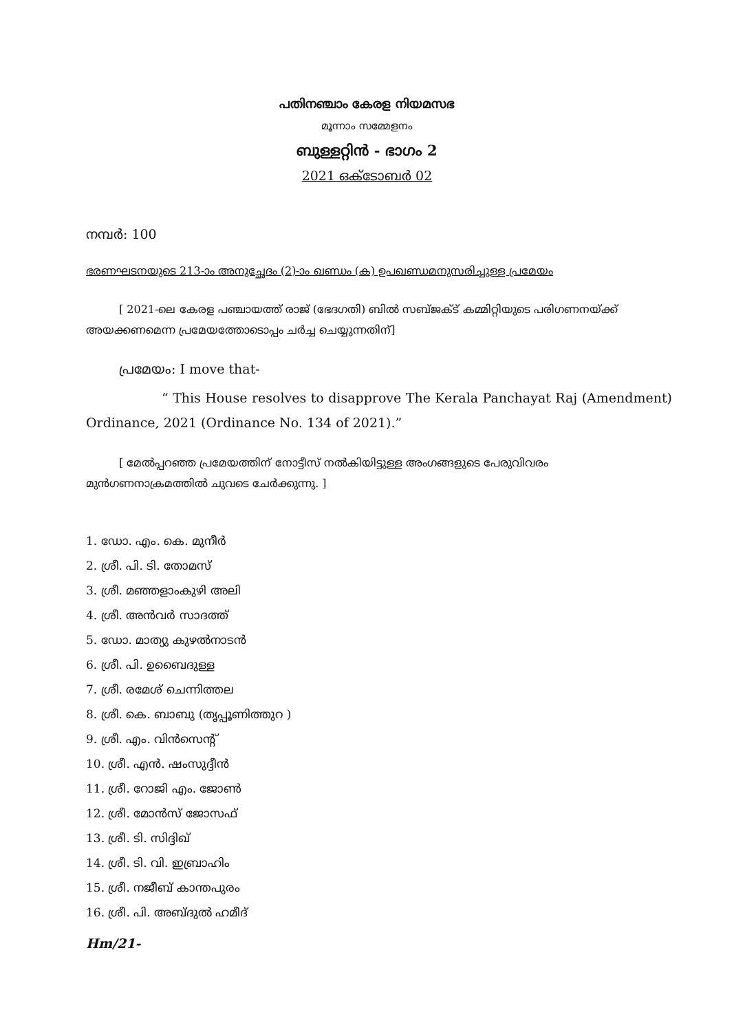പതിനഞ്ചാം കേരള നിയമസഭ
മൂന്നാം സമ്മേളനം
ബുള്ളറ്റിൻ - ഭാഗം 2
2021 ഒക്ടോബർ 02
നമ്പർ: 100
ഭരണഘടനയുടെ 213-ാം അനുച്ഛേദം (2)-ാം ഖണ്ഡം (ക) ഉപഖണ്ഡമനുസരിച്ചുള്ള പ്രമേയം
[ 2021-ലെ കേരള പഞ്ചായത്ത് രാജ് (ഭേദഗതി) ബിൽ സബ്ജക്ട് കമ്മിറ്റിയുടെ പരിഗണനയ്ക്ക് അയക്കണമെന്ന പ്രമേയത്തോടൊപ്പം ചർച്ച ചെയ്യുന്നതിന്]
പ്രമേയം: I move that-
“ This House resolves to disapprove The Kerala Panchayat Raj (Amendment) Ordinance, 2021 (Ordinance No. 134 of 2021).”
[ മേൽപ്പറഞ്ഞ പ്രമേയത്തിന് നോട്ടീസ് നൽകിയിട്ടുള്ള അംഗങ്ങളുടെ പേരുവിവരം മുൻഗണനാക്രമത്തിൽ ചുവടെ ചേർക്കുന്നു. ]
1. ഡോ. എം. കെ. മുനീർ
2. ശ്രീ. പി. ടി. തോമസ്
3. ശ്രീ. മഞ്ഞളാംകുഴി അലി
4. ശ്രീ. അൻവർ സാദത്ത്
5. ഡോ. മാത്യു കുഴൽനാടൻ
6. ശ്രീ. പി. ഉബൈദുള്ള
7. ശ്രീ. രമേശ് ചെന്നിത്തല
8. ശ്രീ. കെ. ബാബു (തൃപ്പൂണിത്തുറ )
9. ശ്രീ. എം. വിൻസെന്റ്
10. ശ്രീ. എൻ. ഷംസുദ്ദീൻ
11. ശ്രീ. റോജി എം. ജോൺ
12. ശ്രീ. മോൻസ് ജോസഫ്
13. ശ്രീ. ടി. സിദ്ദിഖ്
14. ശ്രീ. ടി. വി. ഇബ്രാഹിം
15. ശ്രീ. നജീബ് കാന്തപുരം
16. ശ്രീ. പി. അബ്ദുൽ ഹമീദ്
Hm/21-